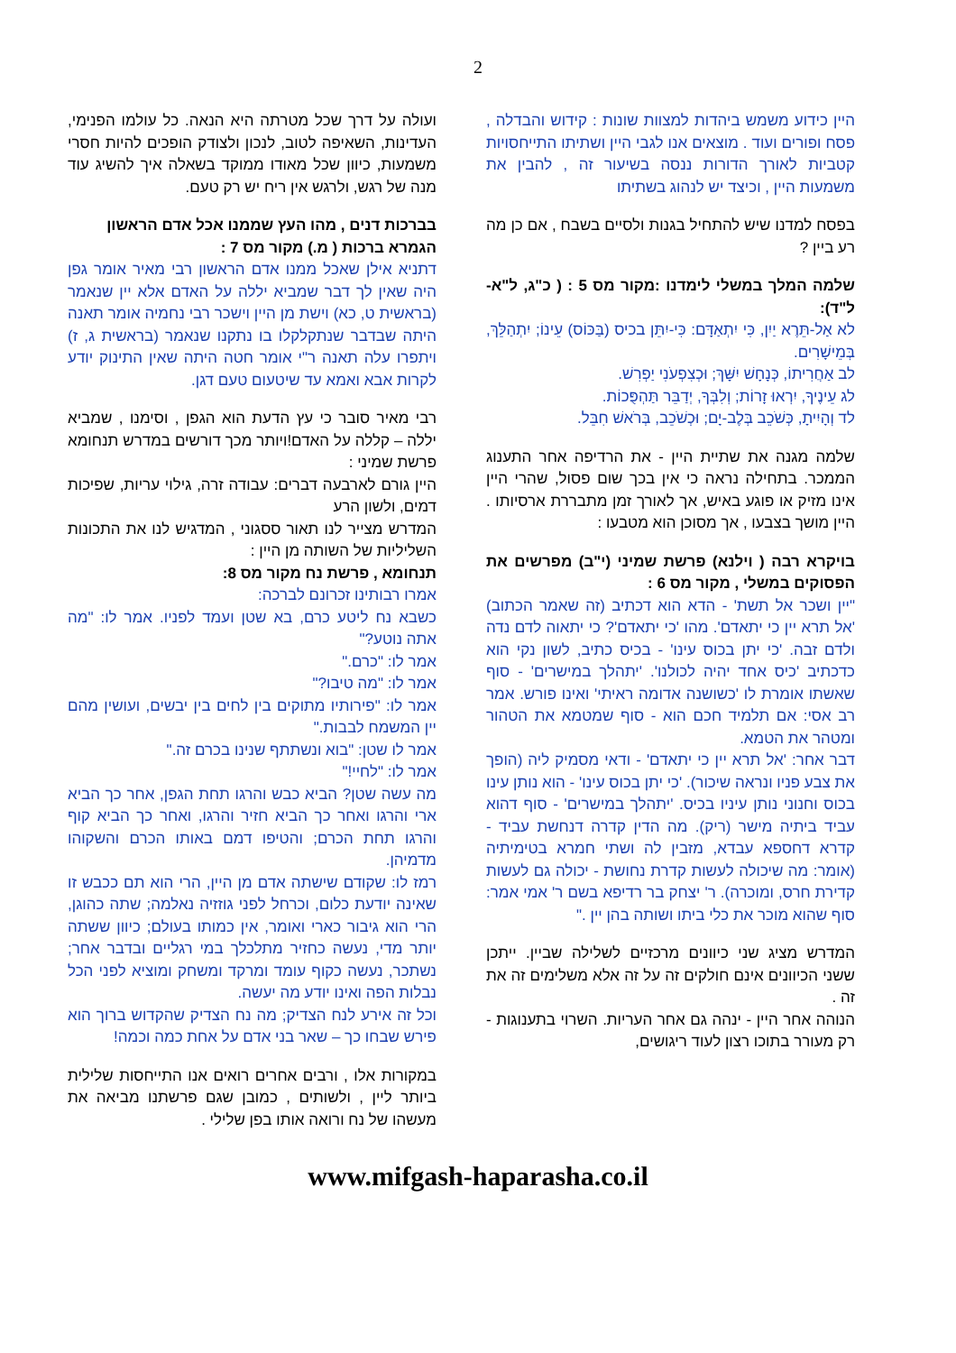2
היין כידוע משמש ביהדות למצוות שונות : קידוש והבדלה , פסח ופורים ועוד . מוצאים אנו לגבי היין ושתיתו התייחסויות קטביות לאורך הדורות ננסה בשיעור זה , להבין את משמעות היין , וכיצד יש לנהוג בשתיתו
בפסח למדנו שיש להתחיל בגנות ולסיים בשבח , אם כן מה רע ביין ?
שלמה המלך במשלי לימדנו :מקור מס 5 : ( כ"ג, ל"א-ל"ד):
לא אַל-תֵּרֶא יַיִן, כִּי יִתְאַדָּם: כִּי-יִתֵּן בכיס (בַּכּוֹס) עֵינוֹ; יִתְהַלֵּךְ, בְּמֵישָׁרִים.
לב אַחֲרִיתוֹ, כְּנָחָשׁ יִשָּׁךְ; וּכְצִפְעֹנִי יַפְרִשׁ.
לג עֵינֶיךָ, יִרְאוּ זָרוֹת; וְלִבְּךָ, יְדַבֵּר תַּהְפֻּכוֹת.
לד וְהָיִיתָ, כְּשֹׁכֵב בְּלֶב-יָם; וּכְשֹׁכֵב, בְּרֹאשׁ חִבֵּל.
שלמה מגנה את שתיית היין - את הרדיפה אחר התענוג הממכר. בתחילה נראה כי אין בכך שום פסול, שהרי היין אינו מזיק או פוגע באיש, אך לאורך זמן מתבררת ארסיותו . היין מושך בצבעו , אך מסוכן הוא מטבעו :
בויקרא רבה ( וילנא) פרשת שמיני (י"ב) מפרשים את הפסוקים במשלי , מקור מס 6 :
"יין ושכר אל תשת' - הדא הוא דכתיב (זה שאמר הכתוב) 'אל תרא יין כי יתאדם'. מהו 'כי יתאדם'? כי יתאוה לדם נדה ולדם זבה. 'כי יתן בכוס עינו' - בכיס כתיב, לשון נקי הוא כדכתיב 'כיס אחד יהיה לכולנו'. 'יתהלך במישרים' - סוף שאשתו אומרת לו 'כשושנה אדומה ראיתי' ואינו פורש. אמר רב אסי: אם תלמיד חכם הוא - סוף שמטמא את הטהור ומטהר את הטמא.
דבר אחר: 'אל תרא יין כי יתאדם' - ודאי מסמיק ליה (הופך את צבע פניו ונראה שיכור). 'כי יתן בכוס עינו' - הוא נותן עינו בכוס וחנוני נותן עיניו בכיס. 'יתהלך במישרים' - סוף דהוא עביד ביתיה מישר (ריק). מה הדין קדרה דנחשת עביד - קדרא דחספא עבדא, מזבין לה ושתי חמרא בטימיתיה (אומר: מה שיכולה לעשות קדרת נחושת - יכולה גם לעשות קדירת חרס, ומוכרה). ר' יצחק בר רדיפא בשם ר' אמי אמר: סוף שהוא מוכר את כלי ביתו ושותה בהן יין ."
המדרש מציג שני כיוונים מרכזיים לשלילה שביין. ייתכן ששני הכיוונים אינם חולקים זה על זה אלא משלימים זה את זה .
הנוהה אחר היין - ינהה גם אחר העריות. השרוי בתענוגות - רק מעורר בתוכו רצון לעוד ריגושים,
ועולה על דרך שכל מטרתה היא הנאה. כל עולמו הפנימי, העדינות, השאיפה לטוב, לנכון ולצודק הופכים להיות חסרי משמעות, כיוון שכל מאודו ממוקד בשאלה איך להשיג עוד מנה של רגש, ולרגש אין ריח יש רק טעם.
בברכות דנים , מהו העץ שממנו אכל אדם הראשון
הגמרא ברכות ( מ.) מקור מס 7 :
דתניא אילן שאכל ממנו אדם הראשון רבי מאיר אומר גפן היה שאין לך דבר שמביא יללה על האדם אלא יין שנאמר (בראשית ט, כא) וישת מן היין וישכר רבי נחמיה אומר תאנה היתה שבדבר שנתקלקלו בו נתקנו שנאמר (בראשית ג, ז) ויתפרו עלה תאנה ר"י אומר חטה היתה שאין התינוק יודע לקרות אבא ואמא עד שיטעום טעם דגן.
רבי מאיר סובר כי עץ הדעת הוא הגפן , וסימנו , שמביא יללה – קללה על האדם!ויותר מכך דורשים במדרש תנחומא פרשת שמיני :
היין גורם לארבעה דברים: עבודה זרה, גילוי עריות, שפיכות דמים, ולשון הרע
המדרש מצייר לנו תאור ססגוני , המדגיש לנו את התכונות השליליות של השותה מן היין :
תנחומא , פרשת נח מקור מס 8:
אמרו רבותינו זכרונם לברכה:
כשבא נח ליטע כרם, בא שטן ועמד לפניו. אמר לו: "מה אתה נוטע?"
אמר לו: "כרם."
אמר לו: "מה טיבו?"
אמר לו: "פירותיו מתוקים בין לחים בין יבשים, ועושין מהם יין המשמח לבבות."
אמר לו שטן: "בוא ונשתתף שנינו בכרם זה."
אמר לו: "לחיי!"
מה עשה שטן? הביא כבש והרגו תחת הגפן, אחר כך הביא ארי והרגו ואחר כך הביא חזיר והרגו, ואחר כך הביא קוף והרגו תחת הכרם; והטיפו דמם באותו הכרם והשקוהו מדמיהן.
רמז לו: שקודם שישתה אדם מן היין, הרי הוא תם ככבש זו שאינה יודעת כלום, וכרחל לפני גוזזיה נאלמה; שתה כהוגן, הרי הוא גיבור כארי ואומר, אין כמותו בעולם; כיוון ששתה יותר מדי, נעשה כחזיר מתלכלך במי רגליים ובדבר אחר; נשתכר, נעשה כקוף עומד ומרקד ומשחק ומוציא לפני הכל נבלות הפה ואינו יודע מה יעשה.
וכל זה אירע לנח הצדיק; מה נח הצדיק שהקדוש ברוך הוא פירש שבחו כך – שאר בני אדם על אחת כמה וכמה!
במקורות אלו , ורבים אחרים רואים אנו התייחסות שלילית ביותר ליין , ולשותים , כמובן שגם פרשתנו מביאה את מעשהו של נח ורואה אותו בפן שלילי .
www.mifgash-haparasha.co.il